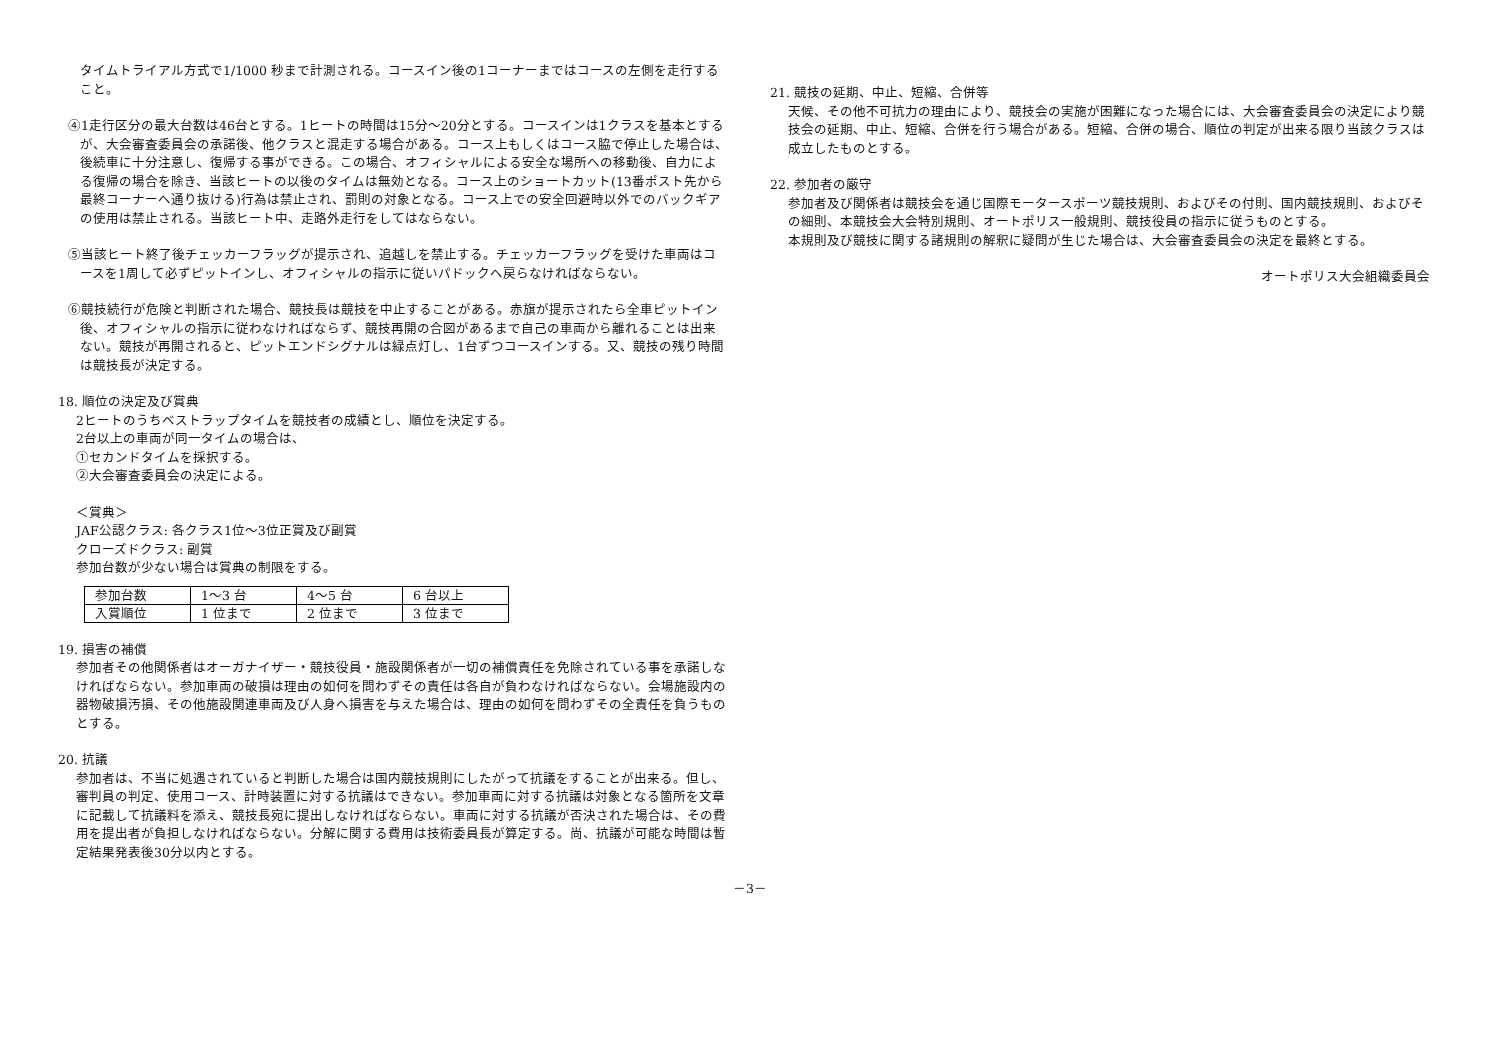タイムトライアル方式で1/1000 秒まで計測される。コースイン後の1コーナーまではコースの左側を走行すること。
④1走行区分の最大台数は46台とする。1ヒートの時間は15分～20分とする。コースインは1クラスを基本とするが、大会審査委員会の承諾後、他クラスと混走する場合がある。コース上もしくはコース脇で停止した場合は、後続車に十分注意し、復帰する事ができる。この場合、オフィシャルによる安全な場所への移動後、自力による復帰の場合を除き、当該ヒートの以後のタイムは無効となる。コース上のショートカット(13番ポスト先から最終コーナーへ通り抜ける)行為は禁止され、罰則の対象となる。コース上での安全回避時以外でのバックギアの使用は禁止される。当該ヒート中、走路外走行をしてはならない。
⑤当該ヒート終了後チェッカーフラッグが提示され、追越しを禁止する。チェッカーフラッグを受けた車両はコースを1周して必ずピットインし、オフィシャルの指示に従いパドックへ戻らなければならない。
⑥競技続行が危険と判断された場合、競技長は競技を中止することがある。赤旗が提示されたら全車ピットイン後、オフィシャルの指示に従わなければならず、競技再開の合図があるまで自己の車両から離れることは出来ない。競技が再開されると、ピットエンドシグナルは緑点灯し、1台ずつコースインする。又、競技の残り時間は競技長が決定する。
18. 順位の決定及び賞典
2ヒートのうちベストラップタイムを競技者の成績とし、順位を決定する。
2台以上の車両が同一タイムの場合は、
①セカンドタイムを採択する。
②大会審査委員会の決定による。
＜賞典＞
JAF公認クラス: 各クラス1位～3位正賞及び副賞
クローズドクラス: 副賞
参加台数が少ない場合は賞典の制限をする。
| 参加台数 | 1～3 台 | 4～5 台 | 6 台以上 |
| 入賞順位 | 1 位まで | 2 位まで | 3 位まで |
19. 損害の補償
参加者その他関係者はオーガナイザー・競技役員・施設関係者が一切の補償責任を免除されている事を承諾しなければならない。参加車両の破損は理由の如何を問わずその責任は各自が負わなければならない。会場施設内の器物破損汚損、その他施設関連車両及び人身へ損害を与えた場合は、理由の如何を問わずその全責任を負うものとする。
20. 抗議
参加者は、不当に処遇されていると判断した場合は国内競技規則にしたがって抗議をすることが出来る。但し、審判員の判定、使用コース、計時装置に対する抗議はできない。参加車両に対する抗議は対象となる箇所を文章に記載して抗議料を添え、競技長宛に提出しなければならない。車両に対する抗議が否決された場合は、その費用を提出者が負担しなければならない。分解に関する費用は技術委員長が算定する。尚、抗議が可能な時間は暫定結果発表後30分以内とする。
21. 競技の延期、中止、短縮、合併等
天候、その他不可抗力の理由により、競技会の実施が困難になった場合には、大会審査委員会の決定により競技会の延期、中止、短縮、合併を行う場合がある。短縮、合併の場合、順位の判定が出来る限り当該クラスは成立したものとする。
22. 参加者の厳守
参加者及び関係者は競技会を通じ国際モータースポーツ競技規則、およびその付則、国内競技規則、およびその細則、本競技会大会特別規則、オートポリス一般規則、競技役員の指示に従うものとする。
本規則及び競技に関する諸規則の解釈に疑問が生じた場合は、大会審査委員会の決定を最終とする。
オートポリス大会組織委員会
－3－